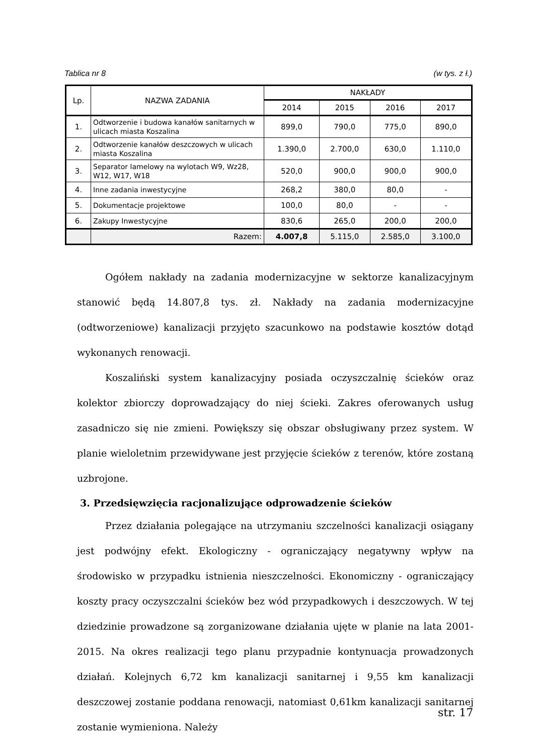Tablica nr 8 (w tys. z ł.)
| Lp. | NAZWA ZADANIA | NAKŁADY | | | |
| --- | --- | --- | --- | --- | --- |
| | | 2014 | 2015 | 2016 | 2017 |
| 1. | Odtworzenie i budowa kanałów sanitarnych w ulicach miasta Koszalina | 899,0 | 790,0 | 775,0 | 890,0 |
| 2. | Odtworzenie kanałów deszczowych w ulicach miasta Koszalina | 1.390,0 | 2.700,0 | 630,0 | 1.110,0 |
| 3. | Separator lamelowy na wylotach W9, Wz28, W12, W17, W18 | 520,0 | 900,0 | 900,0 | 900,0 |
| 4. | Inne zadania inwestycyjne | 268,2 | 380,0 | 80,0 | - |
| 5. | Dokumentacje projektowe | 100,0 | 80,0 | - | - |
| 6. | Zakupy Inwestycyjne | 830,6 | 265,0 | 200,0 | 200,0 |
| | Razem: | 4.007,8 | 5.115,0 | 2.585,0 | 3.100,0 |
Ogółem nakłady na zadania modernizacyjne w sektorze kanalizacyjnym stanowić będą 14.807,8 tys. zł. Nakłady na zadania modernizacyjne (odtworzeniowe) kanalizacji przyjęto szacunkowo na podstawie kosztów dotąd wykonanych renowacji.
Koszaliński system kanalizacyjny posiada oczyszczalnię ścieków oraz kolektor zbiorczy doprowadzający do niej ścieki. Zakres oferowanych usług zasadniczo się nie zmieni. Powiększy się obszar obsługiwany przez system. W planie wieloletnim przewidywane jest przyjęcie ścieków z terenów, które zostaną uzbrojone.
3. Przedsięwzięcia racjonalizujące odprowadzenie ścieków
Przez działania polegające na utrzymaniu szczelności kanalizacji osiągany jest podwójny efekt. Ekologiczny - ograniczający negatywny wpływ na środowisko w przypadku istnienia nieszczelności. Ekonomiczny - ograniczający koszty pracy oczyszczalni ścieków bez wód przypadkowych i deszczowych. W tej dziedzinie prowadzone są zorganizowane działania ujęte w planie na lata 2001-2015. Na okres realizacji tego planu przypadnie kontynuacja prowadzonych działań. Kolejnych 6,72 km kanalizacji sanitarnej i 9,55 km kanalizacji deszczowej zostanie poddana renowacji, natomiast 0,61km kanalizacji sanitarnej zostanie wymieniona. Należy
str. 17